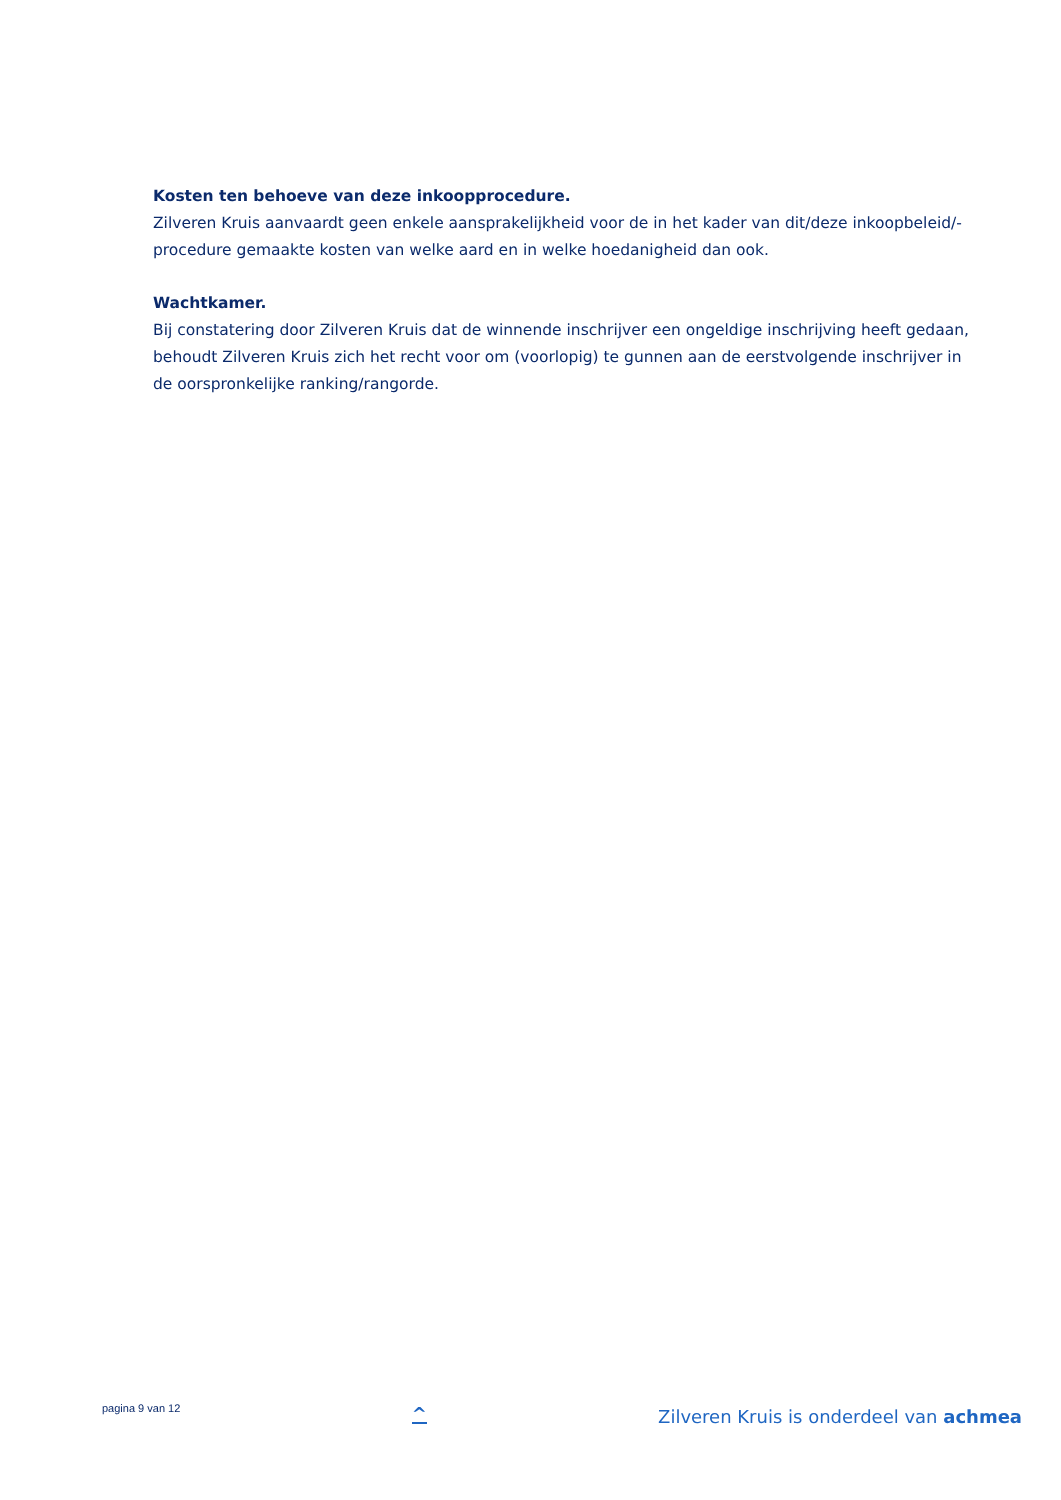Kosten ten behoeve van deze inkoopprocedure.
Zilveren Kruis aanvaardt geen enkele aansprakelijkheid voor de in het kader van dit/deze inkoopbeleid/-procedure gemaakte kosten van welke aard en in welke hoedanigheid dan ook.
Wachtkamer.
Bij constatering door Zilveren Kruis dat de winnende inschrijver een ongeldige inschrijving heeft gedaan, behoudt Zilveren Kruis zich het recht voor om (voorlopig) te gunnen aan de eerstvolgende inschrijver in de oorspronkelijke ranking/rangorde.
pagina 9 van 12
^
Zilveren Kruis is onderdeel van achmea